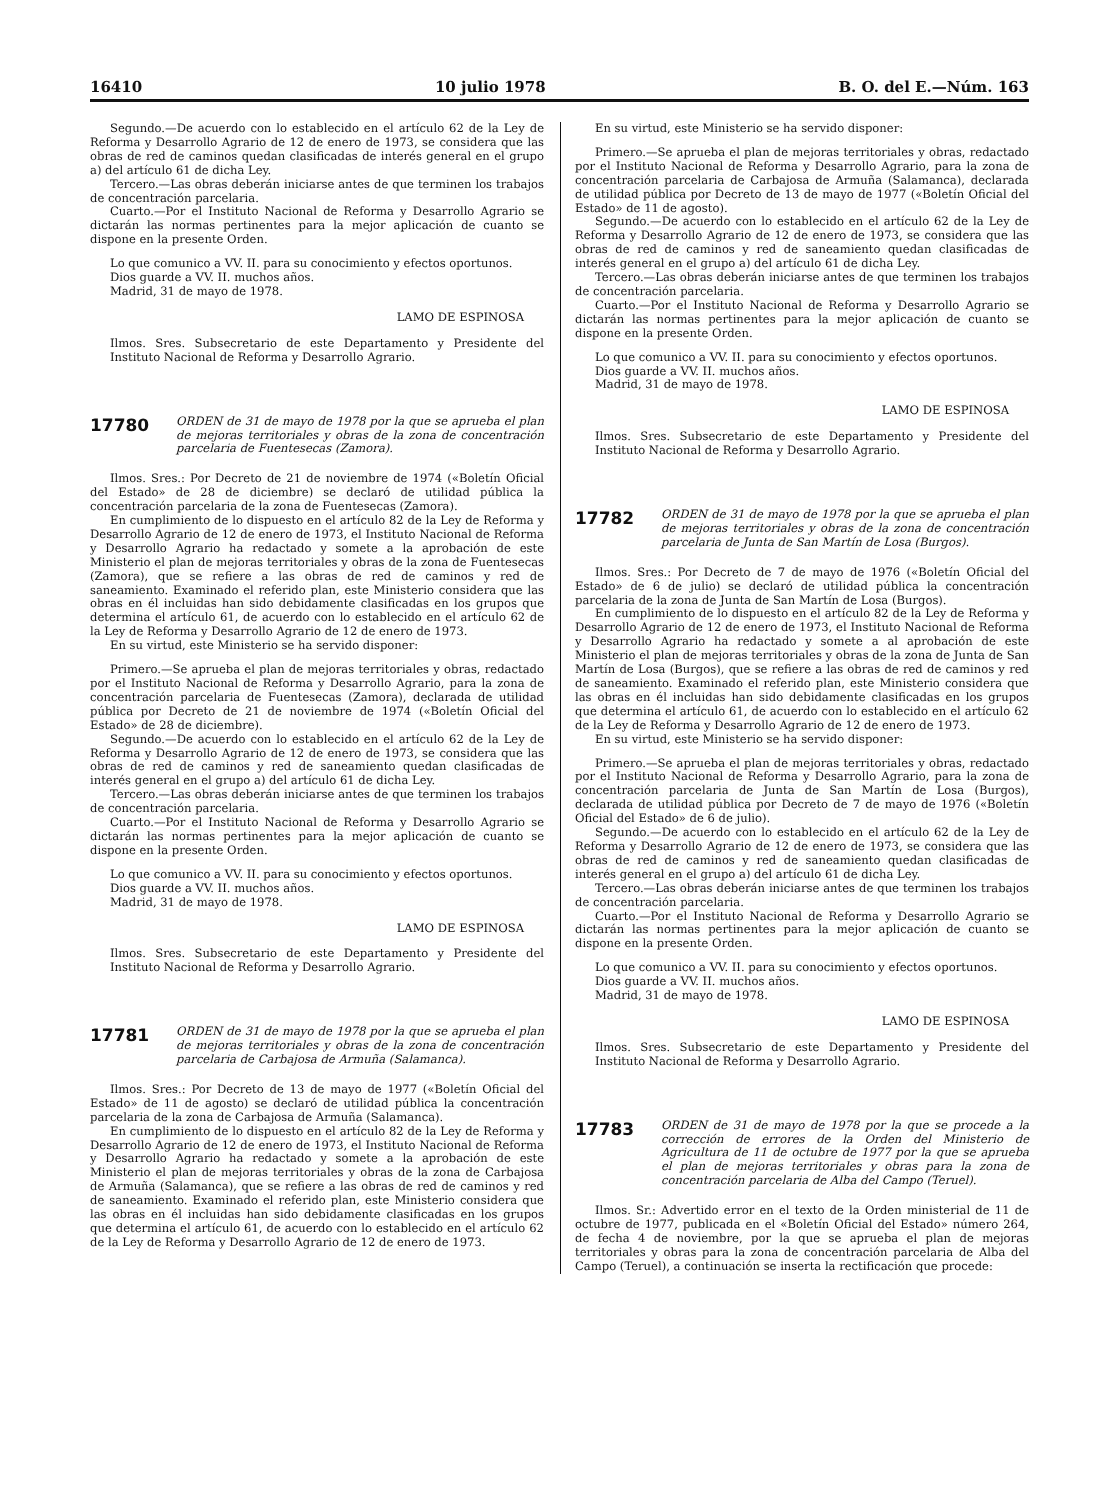16410 10 julio 1978 B. O. del E.—Núm. 163
Segundo.—De acuerdo con lo establecido en el artículo 62 de la Ley de Reforma y Desarrollo Agrario de 12 de enero de 1973, se considera que las obras de red de caminos quedan clasificadas de interés general en el grupo a) del artículo 61 de dicha Ley.
Tercero.—Las obras deberán iniciarse antes de que terminen los trabajos de concentración parcelaria.
Cuarto.—Por el Instituto Nacional de Reforma y Desarrollo Agrario se dictarán las normas pertinentes para la mejor aplicación de cuanto se dispone en la presente Orden.
Lo que comunico a VV. II. para su conocimiento y efectos oportunos.
Dios guarde a VV. II. muchos años.
Madrid, 31 de mayo de 1978.
LAMO DE ESPINOSA
Ilmos. Sres. Subsecretario de este Departamento y Presidente del Instituto Nacional de Reforma y Desarrollo Agrario.
17780
ORDEN de 31 de mayo de 1978 por la que se aprueba el plan de mejoras territoriales y obras de la zona de concentración parcelaria de Fuentesecas (Zamora).
Ilmos. Sres.: Por Decreto de 21 de noviembre de 1974 («Boletín Oficial del Estado» de 28 de diciembre) se declaró de utilidad pública la concentración parcelaria de la zona de Fuentesecas (Zamora).
En cumplimiento de lo dispuesto en el artículo 82 de la Ley de Reforma y Desarrollo Agrario de 12 de enero de 1973, el Instituto Nacional de Reforma y Desarrollo Agrario ha redactado y somete a la aprobación de este Ministerio el plan de mejoras territoriales y obras de la zona de Fuentesecas (Zamora), que se refiere a las obras de red de caminos y red de saneamiento. Examinado el referido plan, este Ministerio considera que las obras en él incluidas han sido debidamente clasificadas en los grupos que determina el artículo 61, de acuerdo con lo establecido en el artículo 62 de la Ley de Reforma y Desarrollo Agrario de 12 de enero de 1973.
En su virtud, este Ministerio se ha servido disponer:
Primero.—Se aprueba el plan de mejoras territoriales y obras, redactado por el Instituto Nacional de Reforma y Desarrollo Agrario, para la zona de concentración parcelaria de Fuentesecas (Zamora), declarada de utilidad pública por Decreto de 21 de noviembre de 1974 («Boletín Oficial del Estado» de 28 de diciembre).
Segundo.—De acuerdo con lo establecido en el artículo 62 de la Ley de Reforma y Desarrollo Agrario de 12 de enero de 1973, se considera que las obras de red de caminos y red de saneamiento quedan clasificadas de interés general en el grupo a) del artículo 61 de dicha Ley.
Tercero.—Las obras deberán iniciarse antes de que terminen los trabajos de concentración parcelaria.
Cuarto.—Por el Instituto Nacional de Reforma y Desarrollo Agrario se dictarán las normas pertinentes para la mejor aplicación de cuanto se dispone en la presente Orden.
Lo que comunico a VV. II. para su conocimiento y efectos oportunos.
Dios guarde a VV. II. muchos años.
Madrid, 31 de mayo de 1978.
LAMO DE ESPINOSA
Ilmos. Sres. Subsecretario de este Departamento y Presidente del Instituto Nacional de Reforma y Desarrollo Agrario.
17781
ORDEN de 31 de mayo de 1978 por la que se aprueba el plan de mejoras territoriales y obras de la zona de concentración parcelaria de Carbajosa de Armuña (Salamanca).
Ilmos. Sres.: Por Decreto de 13 de mayo de 1977 («Boletín Oficial del Estado» de 11 de agosto) se declaró de utilidad pública la concentración parcelaria de la zona de Carbajosa de Armuña (Salamanca).
En cumplimiento de lo dispuesto en el artículo 82 de la Ley de Reforma y Desarrollo Agrario de 12 de enero de 1973, el Instituto Nacional de Reforma y Desarrollo Agrario ha redactado y somete a la aprobación de este Ministerio el plan de mejoras territoriales y obras de la zona de Carbajosa de Armuña (Salamanca), que se refiere a las obras de red de caminos y red de saneamiento. Examinado el referido plan, este Ministerio considera que las obras en él incluidas han sido debidamente clasificadas en los grupos que determina el artículo 61, de acuerdo con lo establecido en el artículo 62 de la Ley de Reforma y Desarrollo Agrario de 12 de enero de 1973.
En su virtud, este Ministerio se ha servido disponer:
Primero.—Se aprueba el plan de mejoras territoriales y obras, redactado por el Instituto Nacional de Reforma y Desarrollo Agrario, para la zona de concentración parcelaria de Carbajosa de Armuña (Salamanca), declarada de utilidad pública por Decreto de 13 de mayo de 1977 («Boletín Oficial del Estado» de 11 de agosto).
Segundo.—De acuerdo con lo establecido en el artículo 62 de la Ley de Reforma y Desarrollo Agrario de 12 de enero de 1973, se considera que las obras de red de caminos y red de saneamiento quedan clasificadas de interés general en el grupo a) del artículo 61 de dicha Ley.
Tercero.—Las obras deberán iniciarse antes de que terminen los trabajos de concentración parcelaria.
Cuarto.—Por el Instituto Nacional de Reforma y Desarrollo Agrario se dictarán las normas pertinentes para la mejor aplicación de cuanto se dispone en la presente Orden.
Lo que comunico a VV. II. para su conocimiento y efectos oportunos.
Dios guarde a VV. II. muchos años.
Madrid, 31 de mayo de 1978.
LAMO DE ESPINOSA
Ilmos. Sres. Subsecretario de este Departamento y Presidente del Instituto Nacional de Reforma y Desarrollo Agrario.
17782
ORDEN de 31 de mayo de 1978 por la que se aprueba el plan de mejoras territoriales y obras de la zona de concentración parcelaria de Junta de San Martín de Losa (Burgos).
Ilmos. Sres.: Por Decreto de 7 de mayo de 1976 («Boletín Oficial del Estado» de 6 de julio) se declaró de utilidad pública la concentración parcelaria de la zona de Junta de San Martín de Losa (Burgos).
En cumplimiento de lo dispuesto en el artículo 82 de la Ley de Reforma y Desarrollo Agrario de 12 de enero de 1973, el Instituto Nacional de Reforma y Desarrollo Agrario ha redactado y somete a al aprobación de este Ministerio el plan de mejoras territoriales y obras de la zona de Junta de San Martín de Losa (Burgos), que se refiere a las obras de red de caminos y red de saneamiento. Examinado el referido plan, este Ministerio considera que las obras en él incluidas han sido debidamente clasificadas en los grupos que determina el artículo 61, de acuerdo con lo establecido en el artículo 62 de la Ley de Reforma y Desarrollo Agrario de 12 de enero de 1973.
En su virtud, este Ministerio se ha servido disponer:
Primero.—Se aprueba el plan de mejoras territoriales y obras, redactado por el Instituto Nacional de Reforma y Desarrollo Agrario, para la zona de concentración parcelaria de Junta de San Martín de Losa (Burgos), declarada de utilidad pública por Decreto de 7 de mayo de 1976 («Boletín Oficial del Estado» de 6 de julio).
Segundo.—De acuerdo con lo establecido en el artículo 62 de la Ley de Reforma y Desarrollo Agrario de 12 de enero de 1973, se considera que las obras de red de caminos y red de saneamiento quedan clasificadas de interés general en el grupo a) del artículo 61 de dicha Ley.
Tercero.—Las obras deberán iniciarse antes de que terminen los trabajos de concentración parcelaria.
Cuarto.—Por el Instituto Nacional de Reforma y Desarrollo Agrario se dictarán las normas pertinentes para la mejor aplicación de cuanto se dispone en la presente Orden.
Lo que comunico a VV. II. para su conocimiento y efectos oportunos.
Dios guarde a VV. II. muchos años.
Madrid, 31 de mayo de 1978.
LAMO DE ESPINOSA
Ilmos. Sres. Subsecretario de este Departamento y Presidente del Instituto Nacional de Reforma y Desarrollo Agrario.
17783
ORDEN de 31 de mayo de 1978 por la que se procede a la corrección de errores de la Orden del Ministerio de Agricultura de 11 de octubre de 1977 por la que se aprueba el plan de mejoras territoriales y obras para la zona de concentración parcelaria de Alba del Campo (Teruel).
Ilmos. Sr.: Advertido error en el texto de la Orden ministerial de 11 de octubre de 1977, publicada en el «Boletín Oficial del Estado» número 264, de fecha 4 de noviembre, por la que se aprueba el plan de mejoras territoriales y obras para la zona de concentración parcelaria de Alba del Campo (Teruel), a continuación se inserta la rectificación que procede: